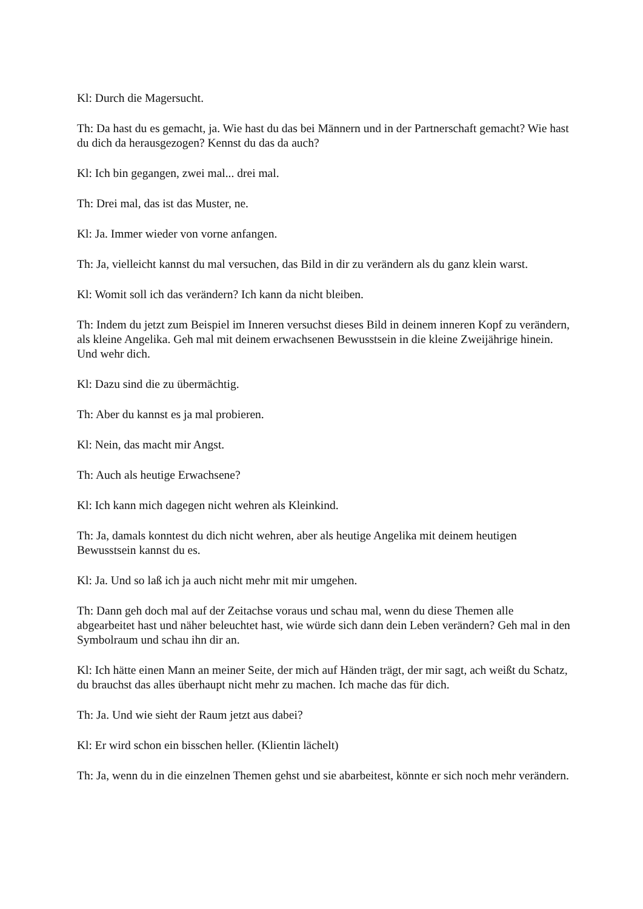Kl: Durch die Magersucht.
Th: Da hast du es gemacht, ja. Wie hast du das bei Männern und in der Partnerschaft gemacht? Wie hast du dich da herausgezogen? Kennst du das da auch?
Kl: Ich bin gegangen, zwei mal... drei mal.
Th: Drei mal, das ist das Muster, ne.
Kl: Ja. Immer wieder von vorne anfangen.
Th: Ja, vielleicht kannst du mal versuchen, das Bild in dir zu verändern als du ganz klein warst.
Kl: Womit soll ich das verändern? Ich kann da nicht bleiben.
Th: Indem du jetzt zum Beispiel im Inneren versuchst dieses Bild in deinem inneren Kopf zu verändern, als kleine Angelika. Geh mal mit deinem erwachsenen Bewusstsein in die kleine Zweijährige hinein. Und wehr dich.
Kl: Dazu sind die zu übermächtig.
Th: Aber du kannst es ja mal probieren.
Kl: Nein, das macht mir Angst.
Th: Auch als heutige Erwachsene?
Kl: Ich kann mich dagegen nicht wehren als Kleinkind.
Th: Ja, damals konntest du dich nicht wehren, aber als heutige Angelika mit deinem heutigen Bewusstsein kannst du es.
Kl: Ja. Und so laß ich ja auch nicht mehr mit mir umgehen.
Th: Dann geh doch mal auf der Zeitachse voraus und schau mal, wenn du diese Themen alle abgearbeitet hast und näher beleuchtet hast, wie würde sich dann dein Leben verändern? Geh mal in den Symbolraum und schau ihn dir an.
Kl: Ich hätte einen Mann an meiner Seite, der mich auf Händen trägt, der mir sagt, ach weißt du Schatz, du brauchst das alles überhaupt nicht mehr zu machen. Ich mache das für dich.
Th: Ja. Und wie sieht der Raum jetzt aus dabei?
Kl: Er wird schon ein bisschen heller. (Klientin lächelt)
Th: Ja, wenn du in die einzelnen Themen gehst und sie abarbeitest, könnte er sich noch mehr verändern.